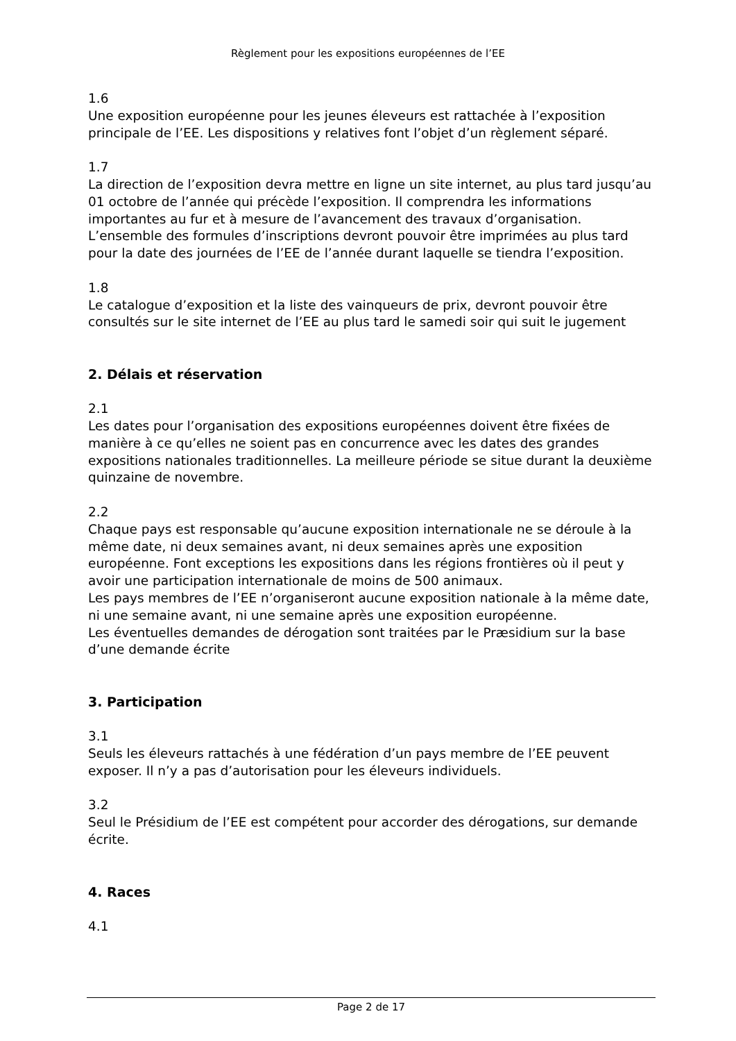Règlement pour les expositions européennes de l’EE
1.6
Une exposition européenne pour les jeunes éleveurs est rattachée à l’exposition principale de l’EE. Les dispositions y relatives font l’objet d’un règlement séparé.
1.7
La direction de l’exposition devra mettre en ligne un site internet, au plus tard jusqu’au 01 octobre de l’année qui précède l’exposition. Il comprendra les informations importantes au fur et à mesure de l’avancement des travaux d’organisation. L’ensemble des formules d’inscriptions devront pouvoir être imprimées au plus tard pour la date des journées de l’EE de l’année durant laquelle se tiendra l’exposition.
1.8
Le catalogue d’exposition et la liste des vainqueurs de prix, devront pouvoir être consultés sur le site internet de l’EE au plus tard le samedi soir qui suit le jugement
2. Délais et réservation
2.1
Les dates pour l’organisation des expositions européennes doivent être fixées de manière à ce qu’elles ne soient pas en concurrence avec les dates des grandes expositions nationales traditionnelles. La meilleure période se situe durant la deuxième quinzaine de novembre.
2.2
Chaque pays est responsable qu’aucune exposition internationale ne se déroule à la même date, ni deux semaines avant, ni deux semaines après une exposition européenne. Font exceptions les expositions dans les régions frontières où il peut y avoir une participation internationale de moins de 500 animaux.
Les pays membres de l’EE n’organiseront aucune exposition nationale à la même date, ni une semaine avant, ni une semaine après une exposition européenne.
Les éventuelles demandes de dérogation sont traitées par le Præsidium sur la base d’une demande écrite
3. Participation
3.1
Seuls les éleveurs rattachés à une fédération d’un pays membre de l’EE peuvent exposer. Il n’y a pas d’autorisation pour les éleveurs individuels.
3.2
Seul le Présidium de l’EE est compétent pour accorder des dérogations, sur demande écrite.
4. Races
4.1
Page 2 de 17